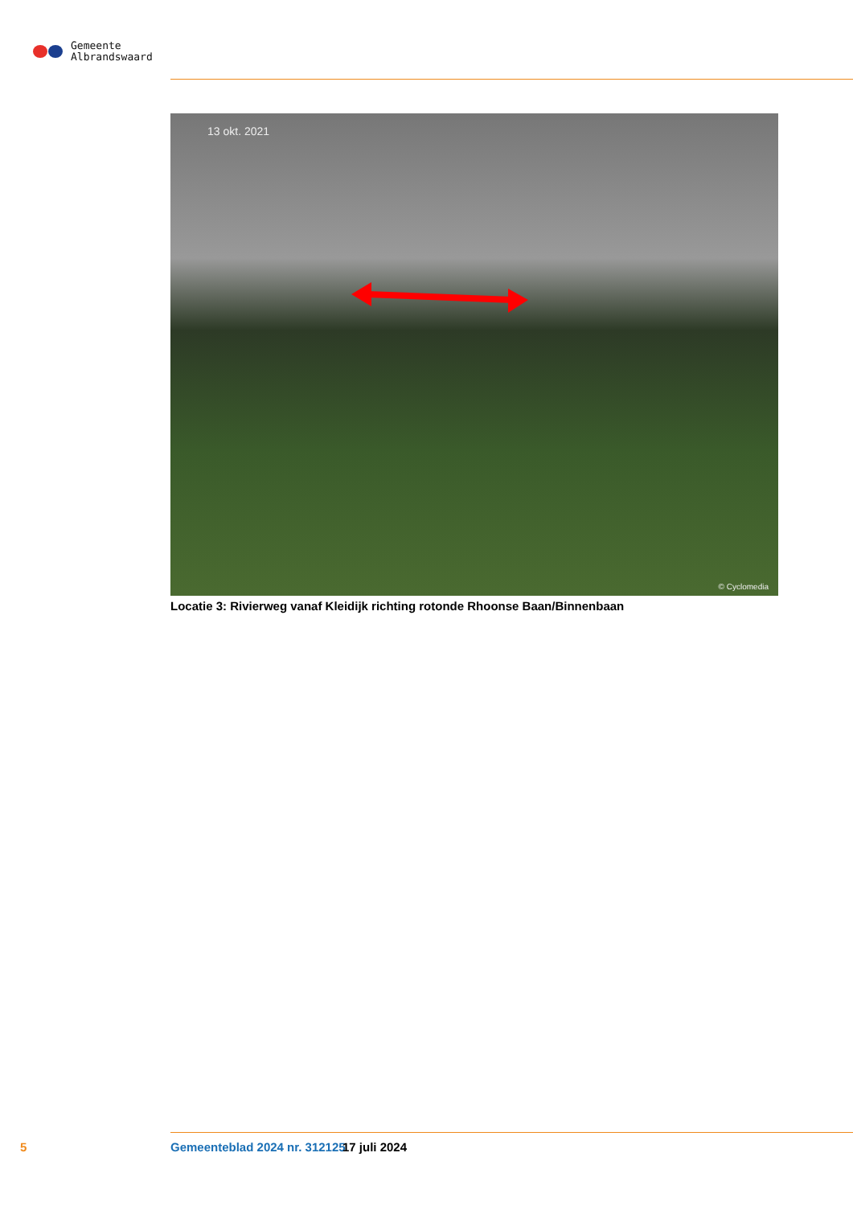Gemeente
Albrandswaard
13 okt. 2021
© Cyclomedia
Locatie 3: Rivierweg vanaf Kleidijk richting rotonde Rhoonse Baan/Binnenbaan
5 Gemeenteblad 2024 nr. 312125 17 juli 2024